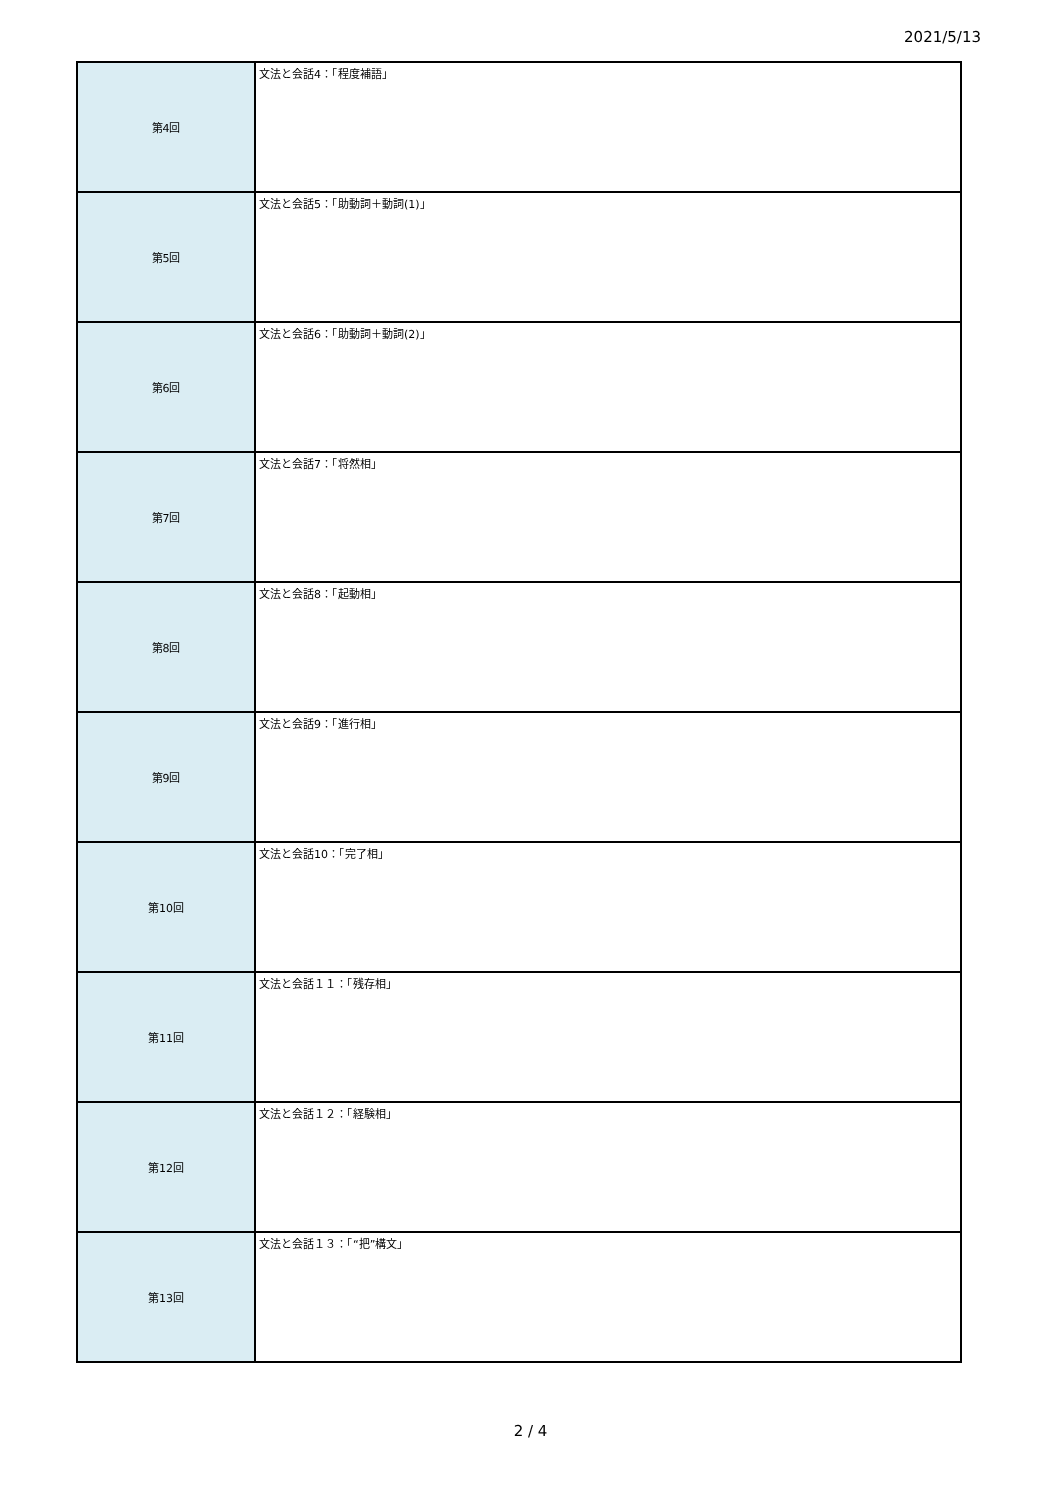2021/5/13
| 第4回 | 文法と会話4：「程度補語」 |
| 第5回 | 文法と会話5：「助動詞＋動詞(1)」 |
| 第6回 | 文法と会話6：「助動詞＋動詞(2)」 |
| 第7回 | 文法と会話7：「将然相」 |
| 第8回 | 文法と会話8：「起動相」 |
| 第9回 | 文法と会話9：「進行相」 |
| 第10回 | 文法と会話10：「完了相」 |
| 第11回 | 文法と会話１１：「残存相」 |
| 第12回 | 文法と会話１２：「経験相」 |
| 第13回 | 文法と会話１３：「“把”構文」 |
2 / 4